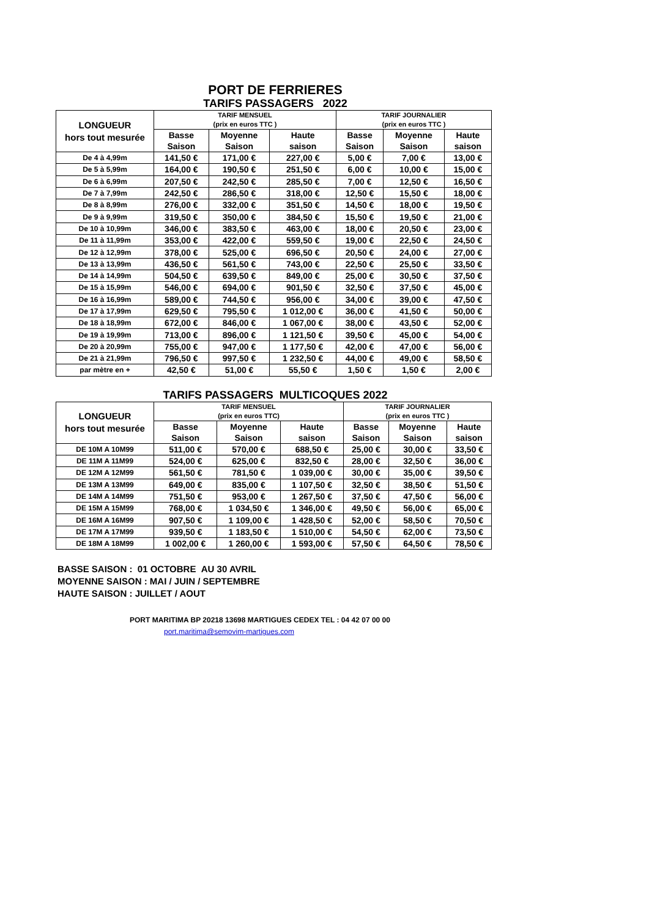PORT DE FERRIERES
TARIFS PASSAGERS 2022
| LONGUEUR hors tout mesurée | TARIF MENSUEL (prix en euros TTC ) | | | TARIF JOURNALIER (prix en euros TTC ) | | |
| --- | --- | --- | --- | --- | --- | --- |
| | Basse Saison | Moyenne Saison | Haute saison | Basse Saison | Moyenne Saison | Haute saison |
| De 4 à 4,99m | 141,50 € | 171,00 € | 227,00 € | 5,00 € | 7,00 € | 13,00 € |
| De 5 à 5,99m | 164,00 € | 190,50 € | 251,50 € | 6,00 € | 10,00 € | 15,00 € |
| De 6 à 6,99m | 207,50 € | 242,50 € | 285,50 € | 7,00 € | 12,50 € | 16,50 € |
| De 7 à 7,99m | 242,50 € | 286,50 € | 318,00 € | 12,50 € | 15,50 € | 18,00 € |
| De 8 à 8,99m | 276,00 € | 332,00 € | 351,50 € | 14,50 € | 18,00 € | 19,50 € |
| De 9 à 9,99m | 319,50 € | 350,00 € | 384,50 € | 15,50 € | 19,50 € | 21,00 € |
| De 10 à 10,99m | 346,00 € | 383,50 € | 463,00 € | 18,00 € | 20,50 € | 23,00 € |
| De 11 à 11,99m | 353,00 € | 422,00 € | 559,50 € | 19,00 € | 22,50 € | 24,50 € |
| De 12 à 12,99m | 378,00 € | 525,00 € | 696,50 € | 20,50 € | 24,00 € | 27,00 € |
| De 13 à 13,99m | 436,50 € | 561,50 € | 743,00 € | 22,50 € | 25,50 € | 33,50 € |
| De 14 à 14,99m | 504,50 € | 639,50 € | 849,00 € | 25,00 € | 30,50 € | 37,50 € |
| De 15 à 15,99m | 546,00 € | 694,00 € | 901,50 € | 32,50 € | 37,50 € | 45,00 € |
| De 16 à 16,99m | 589,00 € | 744,50 € | 956,00 € | 34,00 € | 39,00 € | 47,50 € |
| De 17 à 17,99m | 629,50 € | 795,50 € | 1 012,00 € | 36,00 € | 41,50 € | 50,00 € |
| De 18 à 18,99m | 672,00 € | 846,00 € | 1 067,00 € | 38,00 € | 43,50 € | 52,00 € |
| De 19 à 19,99m | 713,00 € | 896,00 € | 1 121,50 € | 39,50 € | 45,00 € | 54,00 € |
| De 20 à 20,99m | 755,00 € | 947,00 € | 1 177,50 € | 42,00 € | 47,00 € | 56,00 € |
| De 21 à 21,99m | 796,50 € | 997,50 € | 1 232,50 € | 44,00 € | 49,00 € | 58,50 € |
| par mètre en + | 42,50 € | 51,00 € | 55,50 € | 1,50 € | 1,50 € | 2,00 € |
TARIFS PASSAGERS MULTICOQUES 2022
| LONGUEUR hors tout mesurée | TARIF MENSUEL (prix en euros TTC) | | | TARIF JOURNALIER (prix en euros TTC ) | | |
| --- | --- | --- | --- | --- | --- | --- |
| | Basse Saison | Moyenne Saison | Haute saison | Basse Saison | Moyenne Saison | Haute saison |
| DE 10M A 10M99 | 511,00 € | 570,00 € | 688,50 € | 25,00 € | 30,00 € | 33,50 € |
| DE 11M A 11M99 | 524,00 € | 625,00 € | 832,50 € | 28,00 € | 32,50 € | 36,00 € |
| DE 12M A 12M99 | 561,50 € | 781,50 € | 1 039,00 € | 30,00 € | 35,00 € | 39,50 € |
| DE 13M A 13M99 | 649,00 € | 835,00 € | 1 107,50 € | 32,50 € | 38,50 € | 51,50 € |
| DE 14M A 14M99 | 751,50 € | 953,00 € | 1 267,50 € | 37,50 € | 47,50 € | 56,00 € |
| DE 15M A 15M99 | 768,00 € | 1 034,50 € | 1 346,00 € | 49,50 € | 56,00 € | 65,00 € |
| DE 16M A 16M99 | 907,50 € | 1 109,00 € | 1 428,50 € | 52,00 € | 58,50 € | 70,50 € |
| DE 17M A 17M99 | 939,50 € | 1 183,50 € | 1 510,00 € | 54,50 € | 62,00 € | 73,50 € |
| DE 18M A 18M99 | 1 002,00 € | 1 260,00 € | 1 593,00 € | 57,50 € | 64,50 € | 78,50 € |
BASSE SAISON : 01 OCTOBRE AU 30 AVRIL
MOYENNE SAISON : MAI / JUIN / SEPTEMBRE
HAUTE SAISON : JUILLET / AOUT
PORT MARITIMA BP 20218 13698 MARTIGUES CEDEX TEL : 04 42 07 00 00
port.maritima@semovim-martigues.com